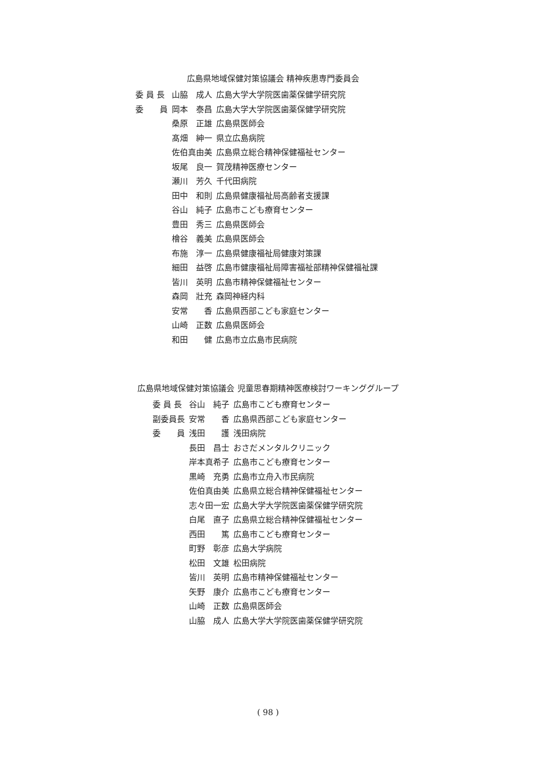広島県地域保健対策協議会 精神疾患専門委員会
| 委 員 長 | 山脇 成人 | 広島大学大学院医歯薬保健学研究院 |
| 委 員 | 岡本 泰昌 | 広島大学大学院医歯薬保健学研究院 |
| | 桑原 正雄 | 広島県医師会 |
| | 髙畑 紳一 | 県立広島病院 |
| | 佐伯真由美 | 広島県立総合精神保健福祉センター |
| | 坂尾 良一 | 賀茂精神医療センター |
| | 瀬川 芳久 | 千代田病院 |
| | 田中 和則 | 広島県健康福祉局高齢者支援課 |
| | 谷山 純子 | 広島市こども療育センター |
| | 豊田 秀三 | 広島県医師会 |
| | 檜谷 義美 | 広島県医師会 |
| | 布施 淳一 | 広島県健康福祉局健康対策課 |
| | 細田 益啓 | 広島市健康福祉局障害福祉部精神保健福祉課 |
| | 皆川 英明 | 広島市精神保健福祉センター |
| | 森岡 壯充 | 森岡神経内科 |
| | 安常 香 | 広島県西部こども家庭センター |
| | 山崎 正数 | 広島県医師会 |
| | 和田 健 | 広島市立広島市民病院 |
広島県地域保健対策協議会 児童思春期精神医療検討ワーキンググループ
| 委 員 長 | 谷山 純子 | 広島市こども療育センター |
| 副委員長 | 安常 香 | 広島県西部こども家庭センター |
| 委 員 | 浅田 護 | 浅田病院 |
| | 長田 昌士 | おさだメンタルクリニック |
| | 岸本真希子 | 広島市こども療育センター |
| | 黒崎 充勇 | 広島市立舟入市民病院 |
| | 佐伯真由美 | 広島県立総合精神保健福祉センター |
| | 志々田一宏 | 広島大学大学院医歯薬保健学研究院 |
| | 白尾 直子 | 広島県立総合精神保健福祉センター |
| | 西田 篤 | 広島市こども療育センター |
| | 町野 彰彦 | 広島大学病院 |
| | 松田 文雄 | 松田病院 |
| | 皆川 英明 | 広島市精神保健福祉センター |
| | 矢野 康介 | 広島市こども療育センター |
| | 山崎 正数 | 広島県医師会 |
| | 山脇 成人 | 広島大学大学院医歯薬保健学研究院 |
( 98 )